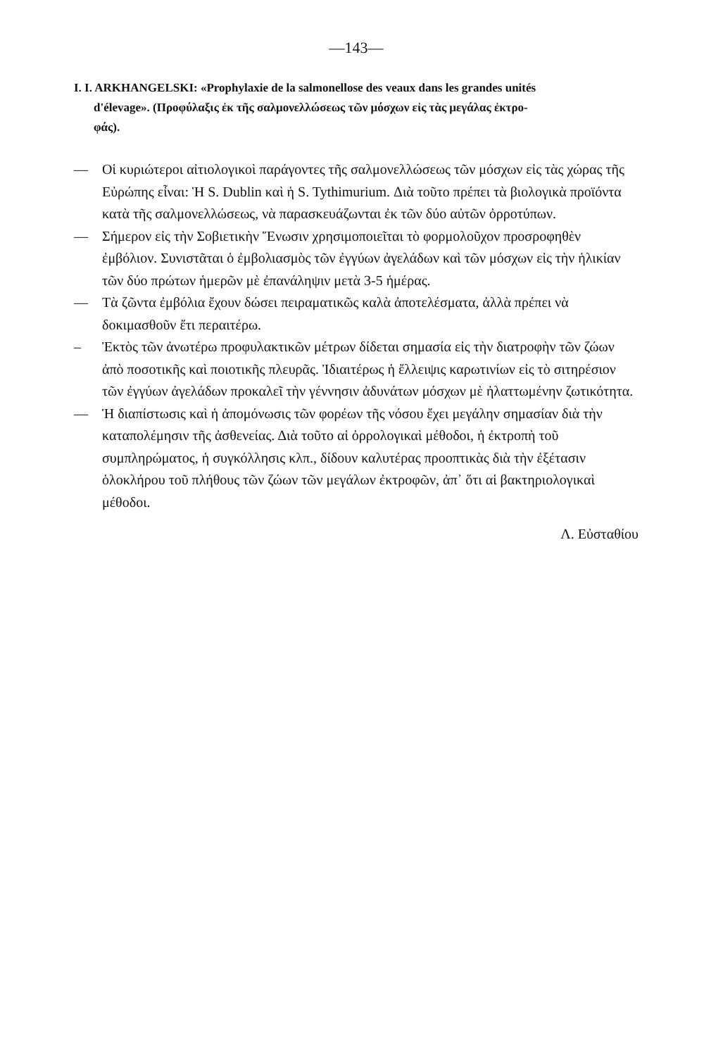—143—
I. I. ARKHANGELSKI: «Prophylaxie de la salmonellose des veaux dans les grandes unités
d'élevage». (Προφύλαξις ἐκ τῆς σαλμονελλώσεως τῶν μόσχων εἰς τὰς μεγάλας ἐκτρο-
φάς).
— Οἱ κυριώτεροι αἰτιολογικοὶ παράγοντες τῆς σαλμονελλώσεως τῶν μόσχων εἰς τὰς χώρας τῆς Εὐρώπης εἶναι: Ἡ S. Dublin καὶ ἡ S. Tythimurium. Διὰ τοῦτο πρέπει τὰ βιολογικὰ προϊόντα κατὰ τῆς σαλμονελλώσεως, νὰ παρασκευάζωνται ἐκ τῶν δύο αὐτῶν ὀρροτύπων.
— Σήμερον εἰς τὴν Σοβιετικὴν Ἕνωσιν χρησιμοποιεῖται τὸ φορμολοῦχον προσροφηθὲν ἐμβόλιον. Συνιστᾶται ὁ ἐμβολιασμὸς τῶν ἐγγύων ἀγελάδων καὶ τῶν μόσχων εἰς τὴν ἡλικίαν τῶν δύο πρώτων ἡμερῶν μὲ ἐπανάληψιν μετὰ 3-5 ἡμέρας.
— Τὰ ζῶντα ἐμβόλια ἔχουν δώσει πειραματικῶς καλὰ ἀποτελέσματα, ἀλλὰ πρέπει νὰ δοκιμασθοῦν ἔτι περαιτέρω.
– Ἐκτὸς τῶν ἀνωτέρω προφυλακτικῶν μέτρων δίδεται σημασία εἰς τὴν διατροφὴν τῶν ζώων ἀπὸ ποσοτικῆς καὶ ποιοτικῆς πλευρᾶς. Ἰδιαιτέρως ἡ ἔλλειψις καρωτινίων εἰς τὸ σιτηρέσιον τῶν ἐγγύων ἀγελάδων προκαλεῖ τὴν γέννησιν ἀδυνάτων μόσχων μὲ ἠλαττωμένην ζωτικότητα.
— Ἡ διαπίστωσις καὶ ἡ ἀπομόνωσις τῶν φορέων τῆς νόσου ἔχει μεγάλην σημασίαν διὰ τὴν καταπολέμησιν τῆς ἀσθενείας. Διὰ τοῦτο αἱ ὀρρολογικαὶ μέθοδοι, ἡ ἐκτροπὴ τοῦ συμπληρώματος, ἡ συγκόλλησις κλπ., δίδουν καλυτέρας προοπτικὰς διὰ τὴν ἐξέτασιν ὁλοκλήρου τοῦ πλήθους τῶν ζώων τῶν μεγάλων ἐκτροφῶν, ἀπ᾽ ὅτι αἱ βακτηριολογικαὶ μέθοδοι.
Λ. Εὐσταθίου